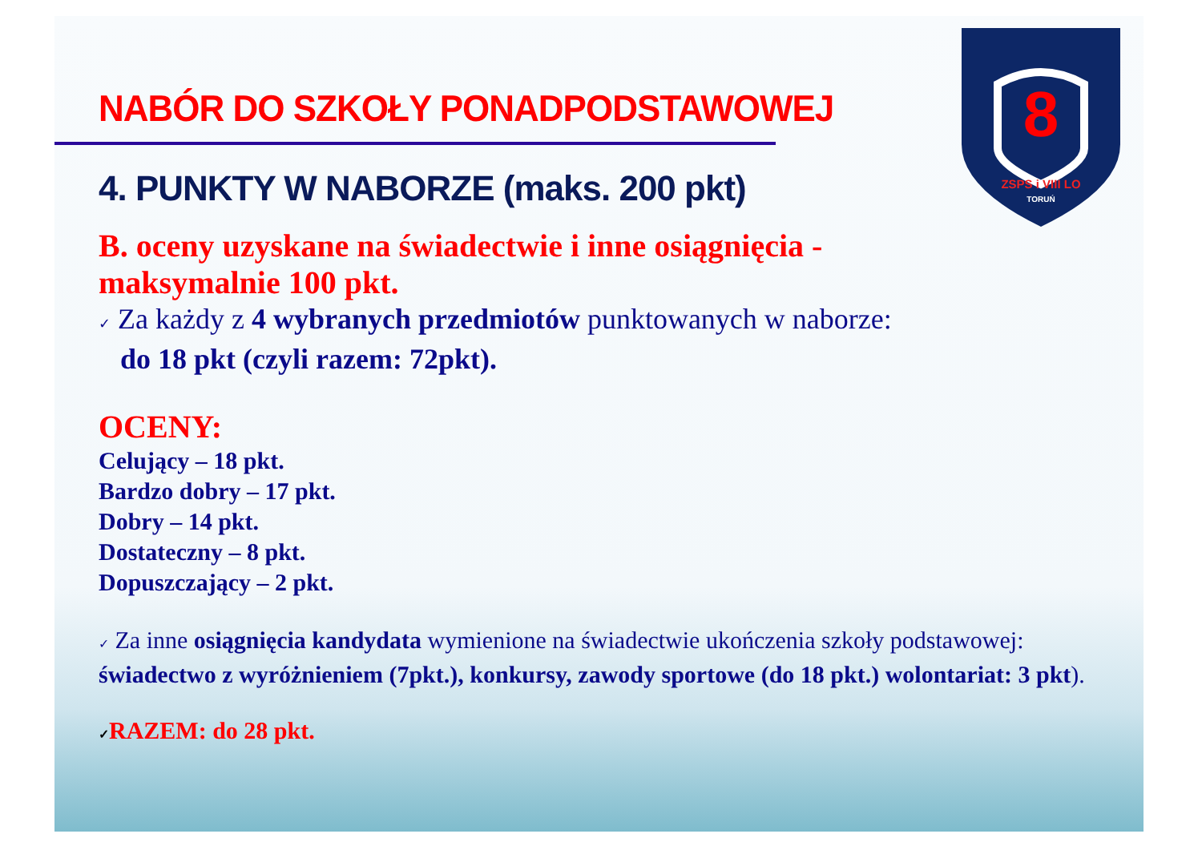8
ZSPS i VIII LO
TORUŃ
NABÓR DO SZKOŁY PONADPODSTAWOWEJ
4. PUNKTY W NABORZE (maks. 200 pkt)
B. oceny uzyskane na świadectwie i inne osiągnięcia -
maksymalnie 100 pkt.
✓ Za każdy z 4 wybranych przedmiotów punktowanych w naborze:
do 18 pkt (czyli razem: 72pkt).
OCENY:
Celujący – 18 pkt.
Bardzo dobry – 17 pkt.
Dobry – 14 pkt.
Dostateczny – 8 pkt.
Dopuszczający – 2 pkt.
✓ Za inne osiągnięcia kandydata wymienione na świadectwie ukończenia szkoły podstawowej: świadectwo z wyróżnieniem (7pkt.), konkursy, zawody sportowe (do 18 pkt.) wolontariat: 3 pkt).
✓RAZEM: do 28 pkt.